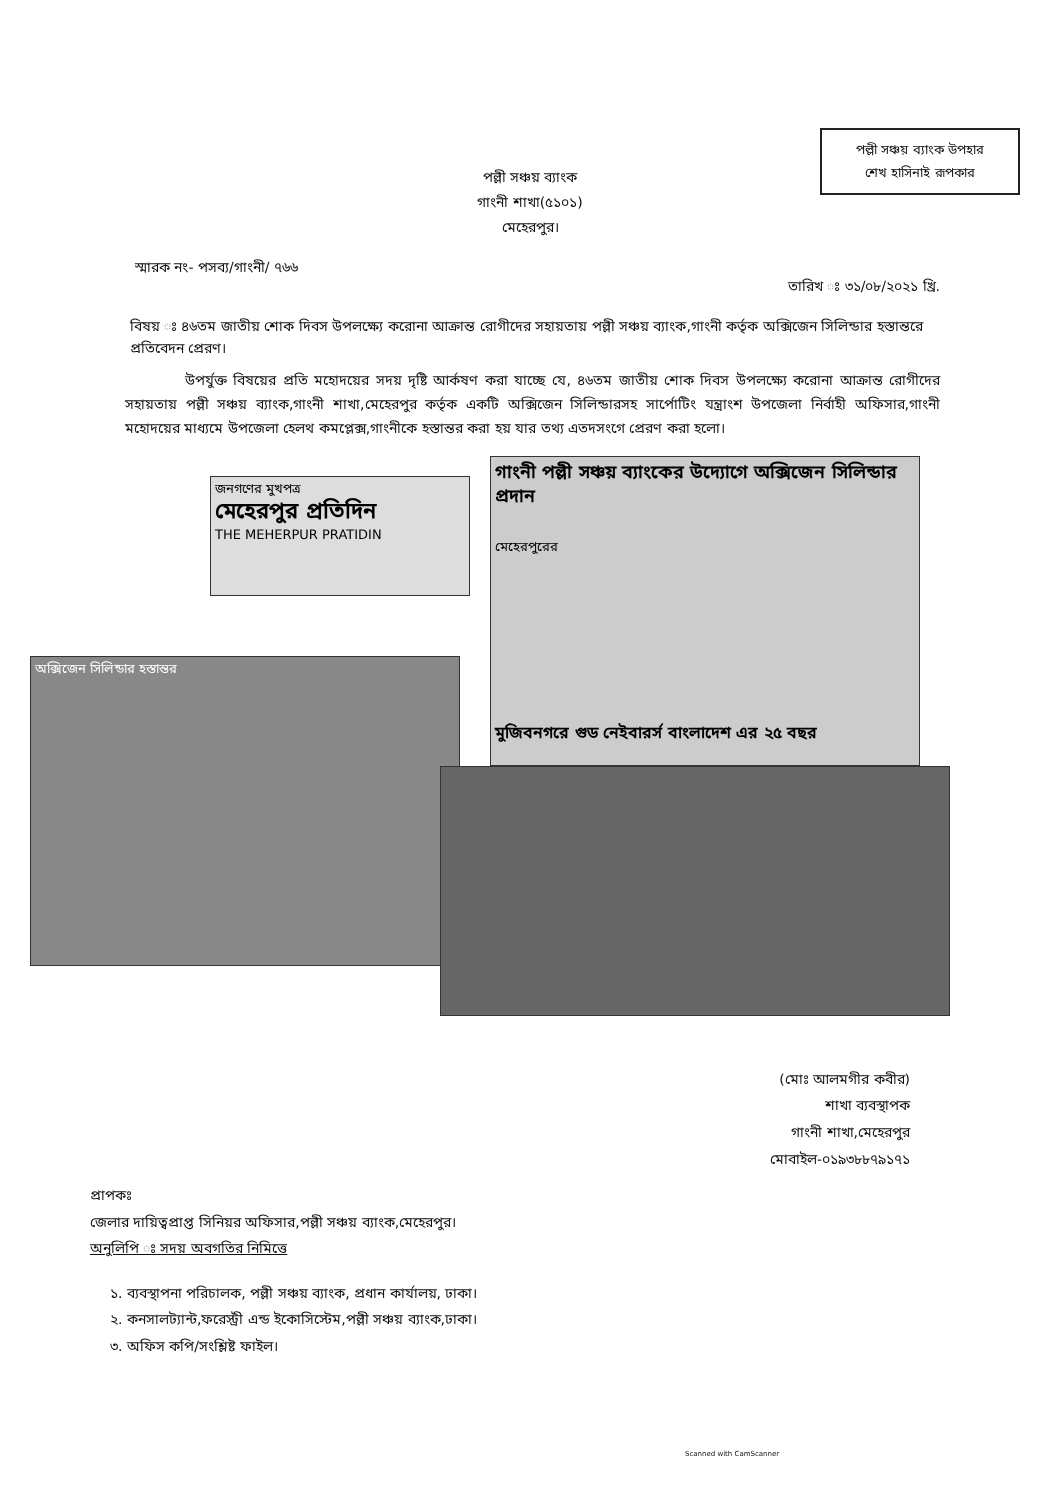পল্লী সঞ্চয় ব্যাংক উপহার
শেখ হাসিনাই রূপকার
পল্লী সঞ্চয় ব্যাংক
গাংনী শাখা(৫১০১)
মেহেরপুর।
স্মারক নং- পসব্য/গাংনী/ ৭৬৬
তারিখ ঃ ৩১/০৮/২০২১ খ্রি.
বিষয় ঃ ৪৬তম জাতীয় শোক দিবস উপলক্ষ্যে করোনা আক্রান্ত রোগীদের সহায়তায় পল্লী সঞ্চয় ব্যাংক,গাংনী কর্তৃক অক্সিজেন সিলিন্ডার হস্তান্তরে প্রতিবেদন প্রেরণ।
উপর্যুক্ত বিষয়ের প্রতি মহোদয়ের সদয় দৃষ্টি আর্কষণ করা যাচ্ছে যে, ৪৬তম জাতীয় শোক দিবস উপলক্ষ্যে করোনা আক্রান্ত রোগীদের সহায়তায় পল্লী সঞ্চয় ব্যাংক,গাংনী শাখা,মেহেরপুর কর্তৃক একটি অক্সিজেন সিলিন্ডারসহ সার্পোটিং যন্ত্রাংশ উপজেলা নির্বাহী অফিসার,গাংনী মহোদয়ের মাধ্যমে উপজেলা হেলথ কমপ্লেক্স,গাংনীকে হস্তান্তর করা হয় যার তথ্য এতদসংগে প্রেরণ করা হলো।
জনগণের মুখপত্র
মেহেরপুর প্রতিদিন
THE MEHERPUR PRATIDIN
গাংনী পল্লী সঞ্চয় ব্যাংকের উদ্যোগে অক্সিজেন সিলিন্ডার প্রদান
মুজিবনগরে গুড নেইবারর্স বাংলাদেশ এর ২৫ বছর
মেহেরপুরের
অক্সিজেন সিলিন্ডার হস্তান্তর
(মোঃ আলমগীর কবীর)
শাখা ব্যবস্থাপক
গাংনী শাখা,মেহেরপুর
মোবাইল-০১৯৩৮৮৭৯১৭১
প্রাপকঃ
জেলার দায়িত্বপ্রাপ্ত সিনিয়র অফিসার,পল্লী সঞ্চয় ব্যাংক,মেহেরপুর।
অনুলিপি ঃ সদয় অবগতির নিমিত্তে
১. ব্যবস্থাপনা পরিচালক, পল্লী সঞ্চয় ব্যাংক, প্রধান কার্যালয়, ঢাকা।
২. কনসালট্যান্ট,ফরেস্ট্রী এন্ড ইকোসিস্টেম,পল্লী সঞ্চয় ব্যাংক,ঢাকা।
৩. অফিস কপি/সংশ্লিষ্ট ফাইল।
Scanned with CamScanner